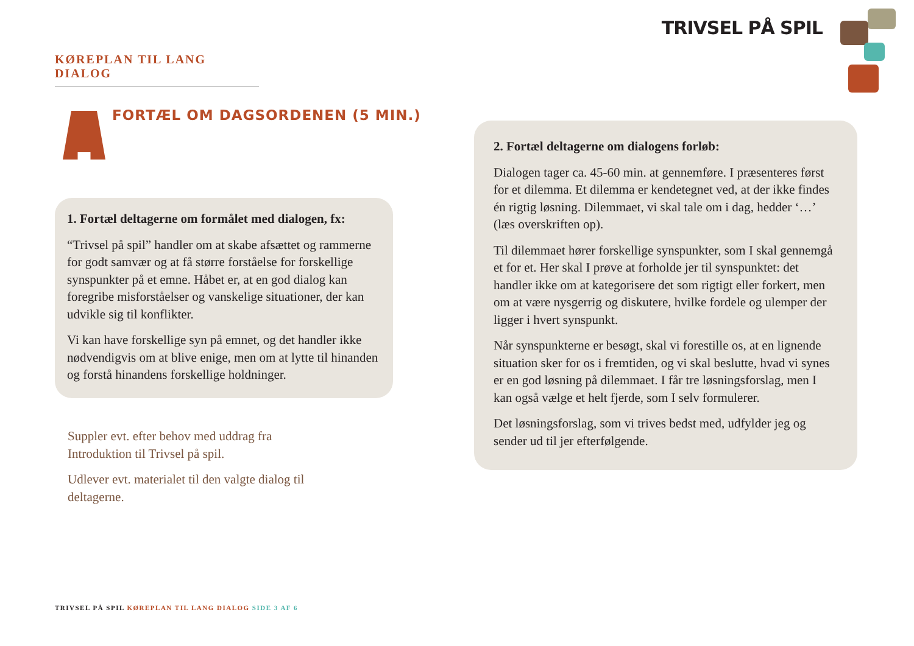TRIVSEL PÅ SPIL
KØREPLAN TIL LANG DIALOG
FORTÆL OM DAGSORDENEN (5 MIN.)
1. Fortæl deltagerne om formålet med dialogen, fx:
“Trivsel på spil” handler om at skabe afsættet og rammerne for godt samvær og at få større forståelse for forskellige synspunkter på et emne. Håbet er, at en god dialog kan foregribe misforståelser og vanskelige situationer, der kan udvikle sig til konflikter.
Vi kan have forskellige syn på emnet, og det handler ikke nødvendigvis om at blive enige, men om at lytte til hinanden og forstå hinandens forskellige holdninger.
Suppler evt. efter behov med uddrag fra Introduktion til Trivsel på spil.
Udlever evt. materialet til den valgte dialog til deltagerne.
2. Fortæl deltagerne om dialogens forløb:
Dialogen tager ca. 45-60 min. at gennemføre. I præsenteres først for et dilemma. Et dilemma er kendetegnet ved, at der ikke findes én rigtig løsning. Dilemmaet, vi skal tale om i dag, hedder ‘…’ (læs overskriften op).
Til dilemmaet hører forskellige synspunkter, som I skal gennemgå et for et. Her skal I prøve at forholde jer til synspunktet: det handler ikke om at kategorisere det som rigtigt eller forkert, men om at være nysgerrig og diskutere, hvilke fordele og ulemper der ligger i hvert synspunkt.
Når synspunkterne er besøgt, skal vi forestille os, at en lignende situation sker for os i fremtiden, og vi skal beslutte, hvad vi synes er en god løsning på dilemmaet. I får tre løsningsforslag, men I kan også vælge et helt fjerde, som I selv formulerer.
Det løsningsforslag, som vi trives bedst med, udfylder jeg og sender ud til jer efterfølgende.
TRIVSEL PÅ SPIL KØREPLAN TIL LANG DIALOG SIDE 3 AF 6